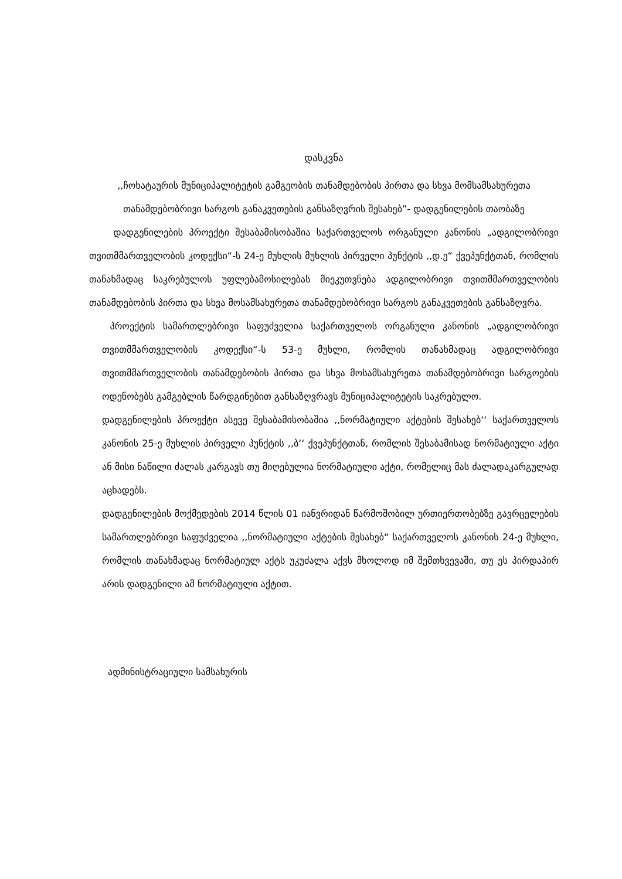დასკვნა
,,ჩოხატაურის მუნიციპალიტეტის გამგეობის თანამდებობის პირთა და სხვა მომსამსახურეთა თანამდებობრივი სარგოს განაკვეთების განსაზღვრის შესახებ”- დადგენილების თაობაზე
დადგენილების პროექტი შესაბამისობაშია საქართველოს ორგანული კანონის „ადგილობრივი თვითმმართველობის კოდექსი“-ს 24-ე მუხლის მუხლის პირველი პუნქტის ,,დ.ე“ ქვეპუნქტთან, რომლის თანახმადაც საკრებულოს უფლებამოსილებას მიეკუთვნება ადგილობრივი თვითმმართველობის თანამდებობის პირთა და სხვა მოსამსახურეთა თანამდებობრივი სარგოს განაკვეთების განსაზღვრა.
პროექტის სამართლებრივი საფუძველია საქართველოს ორგანული კანონის „ადგილობრივი თვითმმართველობის კოდექსი“-ს 53-ე მუხლი, რომლის თანახმადაც ადგილობრივი თვითმმართველობის თანამდებობის პირთა და სხვა მოსამსახურეთა თანამდებობრივი სარგოების ოდენობებს გამგებლის წარდგინებით განსაზღვრავს მუნიციპალიტეტის საკრებულო.
დადგენილების პროექტი ასევე შესაბამისობაშია ,,ნორმატიული აქტების შესახებ‘‘ საქართველოს კანონის 25-ე მუხლის პირველი პუნქტის ,,ბ‘‘ ქვეპუნქტთან, რომლის შესაბამისად ნორმატიული აქტი ან მისი ნაწილი ძალას კარგავს თუ მიღებულია ნორმატიული აქტი, რომელიც მას ძალადაკარგულად აცხადებს.
დადგენილების მოქმედების 2014 წლის 01 იანვრიდან წარმოშობილ ურთიერთობებზე გავრცელების სამართლებრივი საფუძველია ,,ნორმატიული აქტების შესახებ“ საქართველოს კანონის 24-ე მუხლი, რომლის თანახმადაც ნორმატიულ აქტს უკუძალა აქვს მხოლოდ იმ შემთხვევაში, თუ ეს პირდაპირ არის დადგენილი ამ ნორმატიული აქტით.
ადმინისტრაციული სამსახურის